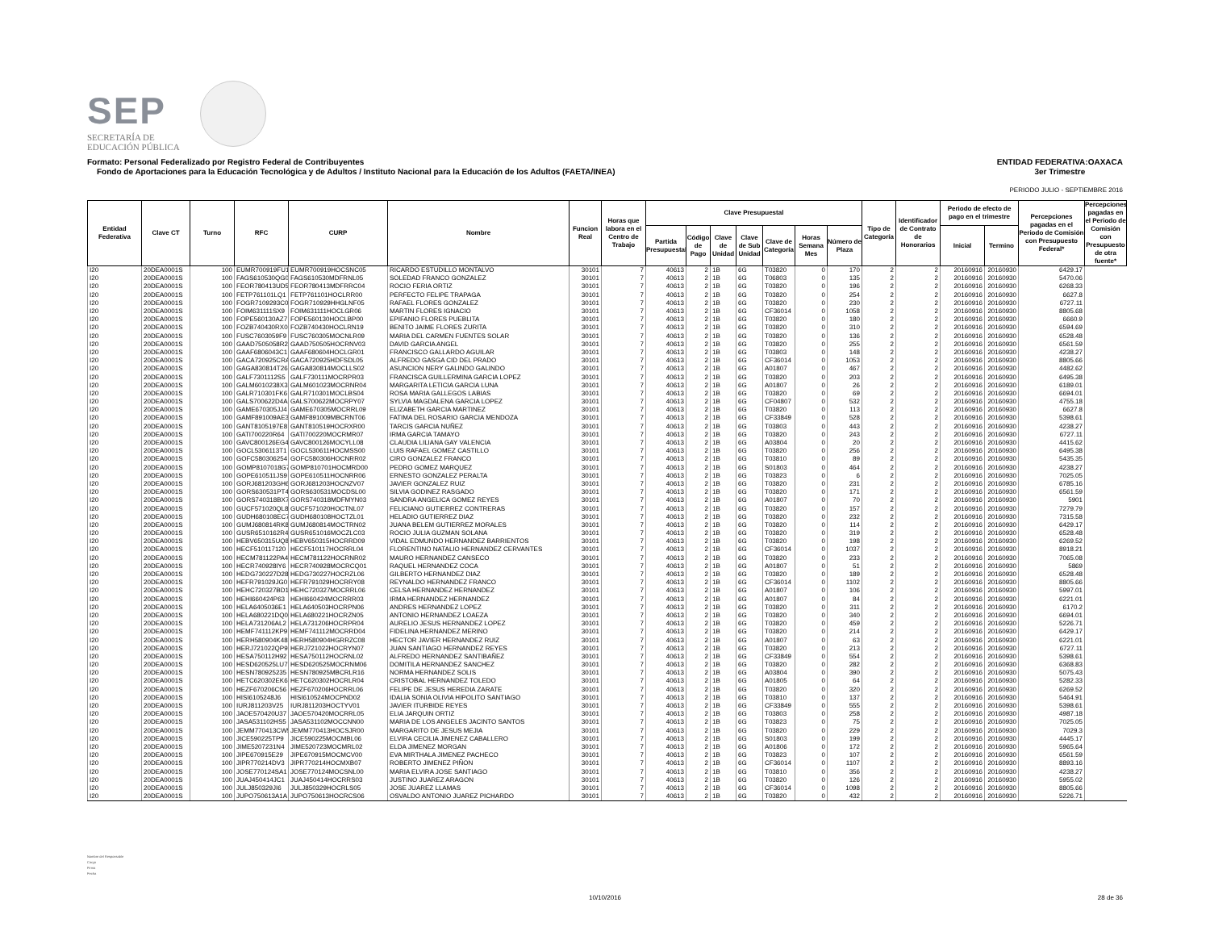SEP
SECRETARÍA DE
EDUCACIÓN PÚBLICA
ENTIDAD FEDERATIVA:OAXACA
3er Trimestre
Formato: Personal Federalizado por Registro Federal de Contribuyentes
Fondo de Aportaciones para la Educación Tecnológica y de Adultos / Instituto Nacional para la Educación de los Adultos (FAETA/INEA)
PERIODO JULIO - SEPTIEMBRE 2016
| Entidad Federativa | Clave CT | Turno | RFC | CURP | Nombre | Funcion Real | Horas que labora en el Centro de Trabajo | Clave Presupuestal | | | | | | | Tipo de Categoría | Identificador de Contrato de Honorarios | Periodo de efecto de pago en el trimestre | | Percepciones pagadas en el Periodo de Comisión con Presupuesto Federal* | Percepciones pagadas en el Periodo de Comisión con Presupuesto de otra fuente* |
| --- | --- | --- | --- | --- | --- | --- | --- | --- | --- | --- | --- | --- | --- | --- | --- | --- | --- | --- | --- | --- |
| | | | | | | | | Partida Presupuestal | Código de Pago | Clave de Unidad | Clave de Sub Unidad | Clave de Categoría | Horas Semana Mes | Número de Plaza | | | Inicial | Termino | | |
| I20 | 20DEA0001S | 100 | EUMR700919FU1 | EUMR700919HOCSNC05 | RICARDO ESTUDILLO MONTALVO | 30101 | 7 | 40613 | 2 | 1B | 6G | T03820 | 0 | 170 | 2 | 2 | 20160916 | 20160930 | 6429.17 | |
| I20 | 20DEA0001S | 100 | FAGS610530QG0 | FAGS610530MDFRNL05 | SOLEDAD FRANCO GONZALEZ | 30101 | 7 | 40613 | 2 | 1B | 6G | T06803 | 0 | 135 | 2 | 2 | 20160916 | 20160930 | 5470.06 | |
| I20 | 20DEA0001S | 100 | FEOR780413UD5 | FEOR780413MDFRRC04 | ROCIO FERIA ORTIZ | 30101 | 7 | 40613 | 2 | 1B | 6G | T03820 | 0 | 196 | 2 | 2 | 20160916 | 20160930 | 6268.33 | |
| I20 | 20DEA0001S | 100 | FETP761101LQ1 | FETP761101HOCLRR00 | PERFECTO FELIPE TRAPAGA | 30101 | 7 | 40613 | 2 | 1B | 6G | T03820 | 0 | 254 | 2 | 2 | 20160916 | 20160930 | 6627.8 | |
| I20 | 20DEA0001S | 100 | FOGR7109293C0 | FOGR710929HHGLNF05 | RAFAEL FLORES GONZALEZ | 30101 | 7 | 40613 | 2 | 1B | 6G | T03820 | 0 | 230 | 2 | 2 | 20160916 | 20160930 | 6727.11 | |
| I20 | 20DEA0001S | 100 | FOIM631111SX9 | FOIM631111HOCLGR06 | MARTIN FLORES IGNACIO | 30101 | 7 | 40613 | 2 | 1B | 6G | CF36014 | 0 | 1058 | 2 | 2 | 20160916 | 20160930 | 8805.68 | |
| I20 | 20DEA0001S | 100 | FOPE560130AZ7 | FOPE560130HOCLBP00 | EPIFANIO FLORES PUEBLITA | 30101 | 7 | 40613 | 2 | 1B | 6G | T03820 | 0 | 180 | 2 | 2 | 20160916 | 20160930 | 6660.9 | |
| I20 | 20DEA0001S | 100 | FOZB740430RX0 | FOZB740430HOCLRN19 | BENITO JAIME FLORES ZURITA | 30101 | 7 | 40613 | 2 | 1B | 6G | T03820 | 0 | 310 | 2 | 2 | 20160916 | 20160930 | 6594.69 | |
| I20 | 20DEA0001S | 100 | FUSC7603059F9 | FUSC760305MOCNLR09 | MARIA DEL CARMEN FUENTES SOLAR | 30101 | 7 | 40613 | 2 | 1B | 6G | T03820 | 0 | 136 | 2 | 2 | 20160916 | 20160930 | 6528.48 | |
| I20 | 20DEA0001S | 100 | GAAD7505058R2 | GAAD750505HOCRNV03 | DAVID GARCIA ANGEL | 30101 | 7 | 40613 | 2 | 1B | 6G | T03820 | 0 | 255 | 2 | 2 | 20160916 | 20160930 | 6561.59 | |
| I20 | 20DEA0001S | 100 | GAAF6806043C1 | GAAF680604HOCLGR01 | FRANCISCO GALLARDO AGUILAR | 30101 | 7 | 40613 | 2 | 1B | 6G | T03803 | 0 | 148 | 2 | 2 | 20160916 | 20160930 | 4238.27 | |
| I20 | 20DEA0001S | 100 | GACA720925CRA | GACA720925HDFSDL05 | ALFREDO GASGA CID DEL PRADO | 30101 | 7 | 40613 | 2 | 1B | 6G | CF36014 | 0 | 1053 | 2 | 2 | 20160916 | 20160930 | 8805.66 | |
| I20 | 20DEA0001S | 100 | GAGA830814T26 | GAGA830814MOCLLS02 | ASUNCION NERY GALINDO GALINDO | 30101 | 7 | 40613 | 2 | 1B | 6G | A01807 | 0 | 467 | 2 | 2 | 20160916 | 20160930 | 4482.62 | |
| I20 | 20DEA0001S | 100 | GALF7301112S5 | GALF730111MOCRPR03 | FRANCISCA GUILLERMINA GARCIA LOPEZ | 30101 | 7 | 40613 | 2 | 1B | 6G | T03820 | 0 | 203 | 2 | 2 | 20160916 | 20160930 | 6495.38 | |
| I20 | 20DEA0001S | 100 | GALM6010238X3 | GALM601023MOCRNR04 | MARGARITA LETICIA GARCIA LUNA | 30101 | 7 | 40613 | 2 | 1B | 6G | A01807 | 0 | 26 | 2 | 2 | 20160916 | 20160930 | 6189.01 | |
| I20 | 20DEA0001S | 100 | GALR710301FK6 | GALR710301MOCLBS04 | ROSA MARIA GALLEGOS LABIAS | 30101 | 7 | 40613 | 2 | 1B | 6G | T03820 | 0 | 69 | 2 | 2 | 20160916 | 20160930 | 6694.01 | |
| I20 | 20DEA0001S | 100 | GALS700622D4A | GALS700622MOCRPY07 | SYLVIA MAGDALENA GARCIA LOPEZ | 30101 | 7 | 40613 | 2 | 1B | 6G | CF04807 | 0 | 532 | 2 | 2 | 20160916 | 20160930 | 4755.18 | |
| I20 | 20DEA0001S | 100 | GAME670305JJ4 | GAME670305MOCRRL09 | ELIZABETH GARCIA MARTINEZ | 30101 | 7 | 40613 | 2 | 1B | 6G | T03820 | 0 | 113 | 2 | 2 | 20160916 | 20160930 | 6627.8 | |
| I20 | 20DEA0001S | 100 | GAMF891009AE3 | GAMF891009MBCRNT06 | FATIMA DEL ROSARIO GARCIA MENDOZA | 30101 | 7 | 40613 | 2 | 1B | 6G | CF33849 | 0 | 528 | 2 | 2 | 20160916 | 20160930 | 5398.61 | |
| I20 | 20DEA0001S | 100 | GANT8105197E8 | GANT810519HOCRXR00 | TARCIS GARCIA NUÑEZ | 30101 | 7 | 40613 | 2 | 1B | 6G | T03803 | 0 | 443 | 2 | 2 | 20160916 | 20160930 | 4238.27 | |
| I20 | 20DEA0001S | 100 | GATI700220R64 | GATI700220MOCRMR07 | IRMA GARCIA TAMAYO | 30101 | 7 | 40613 | 2 | 1B | 6G | T03820 | 0 | 243 | 2 | 2 | 20160916 | 20160930 | 6727.11 | |
| I20 | 20DEA0001S | 100 | GAVC800126EG4 | GAVC800126MOCYLL08 | CLAUDIA LILIANA GAY VALENCIA | 30101 | 7 | 40613 | 2 | 1B | 6G | A03804 | 0 | 20 | 2 | 2 | 20160916 | 20160930 | 4415.62 | |
| I20 | 20DEA0001S | 100 | GOCL5306113T1 | GOCL530611HOCMSS00 | LUIS RAFAEL GOMEZ CASTILLO | 30101 | 7 | 40613 | 2 | 1B | 6G | T03820 | 0 | 256 | 2 | 2 | 20160916 | 20160930 | 6495.38 | |
| I20 | 20DEA0001S | 100 | GOFC580306254 | GOFC580306HOCNRR02 | CIRO GONZALEZ FRANCO | 30101 | 7 | 40613 | 2 | 1B | 6G | T03810 | 0 | 89 | 2 | 2 | 20160916 | 20160930 | 5435.35 | |
| I20 | 20DEA0001S | 100 | GOMP8107018G7 | GOMP810701HOCMRD00 | PEDRO GOMEZ MARQUEZ | 30101 | 7 | 40613 | 2 | 1B | 6G | S01803 | 0 | 464 | 2 | 2 | 20160916 | 20160930 | 4238.27 | |
| I20 | 20DEA0001S | 100 | GOPE610511JS9 | GOPE610511HOCNRR06 | ERNESTO GONZALEZ PERALTA | 30101 | 7 | 40613 | 2 | 1B | 6G | T03823 | 0 | 6 | 2 | 2 | 20160916 | 20160930 | 7025.05 | |
| I20 | 20DEA0001S | 100 | GORJ681203GH6 | GORJ681203HOCNZV07 | JAVIER GONZALEZ RUIZ | 30101 | 7 | 40613 | 2 | 1B | 6G | T03820 | 0 | 231 | 2 | 2 | 20160916 | 20160930 | 6785.16 | |
| I20 | 20DEA0001S | 100 | GORS630531PT4 | GORS630531MOCDSL00 | SILVIA GODINEZ RASGADO | 30101 | 7 | 40613 | 2 | 1B | 6G | T03820 | 0 | 171 | 2 | 2 | 20160916 | 20160930 | 6561.59 | |
| I20 | 20DEA0001S | 100 | GORS740318BX7 | GORS740318MDFMYN03 | SANDRA ANGELICA GOMEZ REYES | 30101 | 7 | 40613 | 2 | 1B | 6G | A01807 | 0 | 70 | 2 | 2 | 20160916 | 20160930 | 5901 | |
| I20 | 20DEA0001S | 100 | GUCF571020QL8 | GUCF571020HOCTNL07 | FELICIANO GUTIERREZ CONTRERAS | 30101 | 7 | 40613 | 2 | 1B | 6G | T03820 | 0 | 157 | 2 | 2 | 20160916 | 20160930 | 7279.79 | |
| I20 | 20DEA0001S | 100 | GUDH680108EC7 | GUDH680108HOCTZL01 | HELADIO GUTIERREZ DIAZ | 30101 | 7 | 40613 | 2 | 1B | 6G | T03820 | 0 | 232 | 2 | 2 | 20160916 | 20160930 | 7315.58 | |
| I20 | 20DEA0001S | 100 | GUMJ680814RK8 | GUMJ680814MOCTRN02 | JUANA BELEM GUTIERREZ MORALES | 30101 | 7 | 40613 | 2 | 1B | 6G | T03820 | 0 | 114 | 2 | 2 | 20160916 | 20160930 | 6429.17 | |
| I20 | 20DEA0001S | 100 | GUSR6510162R4 | GUSR651016MOCZLC03 | ROCIO JULIA GUZMAN SOLANA | 30101 | 7 | 40613 | 2 | 1B | 6G | T03820 | 0 | 319 | 2 | 2 | 20160916 | 20160930 | 6528.48 | |
| I20 | 20DEA0001S | 100 | HEBV650315UQ8 | HEBV650315HOCRRD09 | VIDAL EDMUNDO HERNANDEZ BARRIENTOS | 30101 | 7 | 40613 | 2 | 1B | 6G | T03820 | 0 | 198 | 2 | 2 | 20160916 | 20160930 | 6269.52 | |
| I20 | 20DEA0001S | 100 | HECF510117120 | HECF510117HOCRRL04 | FLORENTINO NATALIO HERNANDEZ CERVANTES | 30101 | 7 | 40613 | 2 | 1B | 6G | CF36014 | 0 | 1037 | 2 | 2 | 20160916 | 20160930 | 8918.21 | |
| I20 | 20DEA0001S | 100 | HECM781122PA4 | HECM781122HOCRNR02 | MAURO HERNANDEZ CANSECO | 30101 | 7 | 40613 | 2 | 1B | 6G | T03820 | 0 | 233 | 2 | 2 | 20160916 | 20160930 | 7065.08 | |
| I20 | 20DEA0001S | 100 | HECR740928IY6 | HECR740928MOCRCQ01 | RAQUEL HERNANDEZ COCA | 30101 | 7 | 40613 | 2 | 1B | 6G | A01807 | 0 | 51 | 2 | 2 | 20160916 | 20160930 | 5869 | |
| I20 | 20DEA0001S | 100 | HEDG730227D28 | HEDG730227HOCRZL06 | GILBERTO HERNANDEZ DIAZ | 30101 | 7 | 40613 | 2 | 1B | 6G | T03820 | 0 | 189 | 2 | 2 | 20160916 | 20160930 | 6528.48 | |
| I20 | 20DEA0001S | 100 | HEFR791029JG0 | HEFR791029HOCRRY08 | REYNALDO HERNANDEZ FRANCO | 30101 | 7 | 40613 | 2 | 1B | 6G | CF36014 | 0 | 1102 | 2 | 2 | 20160916 | 20160930 | 8805.66 | |
| I20 | 20DEA0001S | 100 | HEHC720327BD1 | HEHC720327MOCRRL06 | CELSA HERNANDEZ HERNANDEZ | 30101 | 7 | 40613 | 2 | 1B | 6G | A01807 | 0 | 106 | 2 | 2 | 20160916 | 20160930 | 5997.01 | |
| I20 | 20DEA0001S | 100 | HEHI660424P63 | HEHI660424MOCRRR03 | IRMA HERNANDEZ HERNANDEZ | 30101 | 7 | 40613 | 2 | 1B | 6G | A01807 | 0 | 84 | 2 | 2 | 20160916 | 20160930 | 6221.01 | |
| I20 | 20DEA0001S | 100 | HELA6405036E1 | HELA640503HOCRPN06 | ANDRES HERNANDEZ LOPEZ | 30101 | 7 | 40613 | 2 | 1B | 6G | T03820 | 0 | 311 | 2 | 2 | 20160916 | 20160930 | 6170.2 | |
| I20 | 20DEA0001S | 100 | HELA680221DQ0 | HELA680221HOCRZN05 | ANTONIO HERNANDEZ LOAEZA | 30101 | 7 | 40613 | 2 | 1B | 6G | T03820 | 0 | 340 | 2 | 2 | 20160916 | 20160930 | 6694.01 | |
| I20 | 20DEA0001S | 100 | HELA731206AL2 | HELA731206HOCRPR04 | AURELIO JESUS HERNANDEZ LOPEZ | 30101 | 7 | 40613 | 2 | 1B | 6G | T03820 | 0 | 459 | 2 | 2 | 20160916 | 20160930 | 5226.71 | |
| I20 | 20DEA0001S | 100 | HEMF741112KP9 | HEMF741112MOCRRD04 | FIDELINA HERNANDEZ MERINO | 30101 | 7 | 40613 | 2 | 1B | 6G | T03820 | 0 | 214 | 2 | 2 | 20160916 | 20160930 | 6429.17 | |
| I20 | 20DEA0001S | 100 | HERH580904K48 | HERH580904HGRRZC08 | HECTOR JAVIER HERNANDEZ RUIZ | 30101 | 7 | 40613 | 2 | 1B | 6G | A01807 | 0 | 63 | 2 | 2 | 20160916 | 20160930 | 6221.01 | |
| I20 | 20DEA0001S | 100 | HERJ721022QP9 | HERJ721022HOCRYN07 | JUAN SANTIAGO HERNANDEZ REYES | 30101 | 7 | 40613 | 2 | 1B | 6G | T03820 | 0 | 213 | 2 | 2 | 20160916 | 20160930 | 6727.11 | |
| I20 | 20DEA0001S | 100 | HESA750112H92 | HESA750112HOCRNL02 | ALFREDO HERNANDEZ SANTIBAÑEZ | 30101 | 7 | 40613 | 2 | 1B | 6G | CF33849 | 0 | 554 | 2 | 2 | 20160916 | 20160930 | 5398.61 | |
| I20 | 20DEA0001S | 100 | HESD620525LU7 | HESD620525MOCRNM06 | DOMITILA HERNANDEZ SANCHEZ | 30101 | 7 | 40613 | 2 | 1B | 6G | T03820 | 0 | 282 | 2 | 2 | 20160916 | 20160930 | 6368.83 | |
| I20 | 20DEA0001S | 100 | HESN780925235 | HESN780925MBCRLR16 | NORMA HERNANDEZ SOLIS | 30101 | 7 | 40613 | 2 | 1B | 6G | A03804 | 0 | 390 | 2 | 2 | 20160916 | 20160930 | 5075.43 | |
| I20 | 20DEA0001S | 100 | HETC620302EK6 | HETC620302HOCRLR04 | CRISTOBAL HERNANDEZ TOLEDO | 30101 | 7 | 40613 | 2 | 1B | 6G | A01805 | 0 | 64 | 2 | 2 | 20160916 | 20160930 | 5282.33 | |
| I20 | 20DEA0001S | 100 | HEZF670206C56 | HEZF670206HOCRRL06 | FELIPE DE JESUS HEREDIA ZARATE | 30101 | 7 | 40613 | 2 | 1B | 6G | T03820 | 0 | 320 | 2 | 2 | 20160916 | 20160930 | 6269.52 | |
| I20 | 20DEA0001S | 100 | HISI6105248J6 | HISI610524MOCPND02 | IDALIA SONIA OLIVIA HIPOLITO SANTIAGO | 30101 | 7 | 40613 | 2 | 1B | 6G | T03810 | 0 | 137 | 2 | 2 | 20160916 | 20160930 | 5464.91 | |
| I20 | 20DEA0001S | 100 | IURJ811203V25 | IURJ811203HOCTYV01 | JAVIER ITURBIDE REYES | 30101 | 7 | 40613 | 2 | 1B | 6G | CF33849 | 0 | 555 | 2 | 2 | 20160916 | 20160930 | 5398.61 | |
| I20 | 20DEA0001S | 100 | JAOE570420U37 | JAOE570420MOCRRL05 | ELIA JARQUIN ORTIZ | 30101 | 7 | 40613 | 2 | 1B | 6G | T03803 | 0 | 258 | 2 | 2 | 20160916 | 20160930 | 4987.18 | |
| I20 | 20DEA0001S | 100 | JASA531102HS5 | JASA531102MOCCNN00 | MARIA DE LOS ANGELES JACINTO SANTOS | 30101 | 7 | 40613 | 2 | 1B | 6G | T03823 | 0 | 75 | 2 | 2 | 20160916 | 20160930 | 7025.05 | |
| I20 | 20DEA0001S | 100 | JEMM770413CW5 | JEMM770413HOCSJR00 | MARGARITO DE JESUS MEJIA | 30101 | 7 | 40613 | 2 | 1B | 6G | T03820 | 0 | 229 | 2 | 2 | 20160916 | 20160930 | 7029.3 | |
| I20 | 20DEA0001S | 100 | JICE590225TP9 | JICE590225MOCMBL06 | ELVIRA CECILIA JIMENEZ CABALLERO | 30101 | 7 | 40613 | 2 | 1B | 6G | S01803 | 0 | 199 | 2 | 2 | 20160916 | 20160930 | 4445.17 | |
| I20 | 20DEA0001S | 100 | JIME5207231N4 | JIME520723MOCMRL02 | ELDA JIMENEZ MORGAN | 30101 | 7 | 40613 | 2 | 1B | 6G | A01806 | 0 | 172 | 2 | 2 | 20160916 | 20160930 | 5965.64 | |
| I20 | 20DEA0001S | 100 | JIPE670915E29 | JIPE670915MOCMCV00 | EVA MIRTHALA JIMENEZ PACHECO | 30101 | 7 | 40613 | 2 | 1B | 6G | T03823 | 0 | 107 | 2 | 2 | 20160916 | 20160930 | 6561.59 | |
| I20 | 20DEA0001S | 100 | JIPR770214DV3 | JIPR770214HOCMXB07 | ROBERTO JIMENEZ PIÑON | 30101 | 7 | 40613 | 2 | 1B | 6G | CF36014 | 0 | 1107 | 2 | 2 | 20160916 | 20160930 | 8893.16 | |
| I20 | 20DEA0001S | 100 | JOSE770124SA1 | JOSE770124MOCSNL00 | MARIA ELVIRA JOSE SANTIAGO | 30101 | 7 | 40613 | 2 | 1B | 6G | T03810 | 0 | 356 | 2 | 2 | 20160916 | 20160930 | 4238.27 | |
| I20 | 20DEA0001S | 100 | JUAJ450414JC1 | JUAJ450414HOCRRS03 | JUSTINO JUAREZ ARAGON | 30101 | 7 | 40613 | 2 | 1B | 6G | T03820 | 0 | 126 | 2 | 2 | 20160916 | 20160930 | 5955.02 | |
| I20 | 20DEA0001S | 100 | JULJ850329JI6 | JULJ850329HOCRLS05 | JOSE JUAREZ LLAMAS | 30101 | 7 | 40613 | 2 | 1B | 6G | CF36014 | 0 | 1098 | 2 | 2 | 20160916 | 20160930 | 8805.66 | |
| I20 | 20DEA0001S | 100 | JUPO750613A1A | JUPO750613HOCRCS06 | OSVALDO ANTONIO JUAREZ PICHARDO | 30101 | 7 | 40613 | 2 | 1B | 6G | T03820 | 0 | 432 | 2 | 2 | 20160916 | 20160930 | 5226.71 | |
Nombre del Responsable
Cargo
Firma
Fecha
10/10/2016 28 de 36